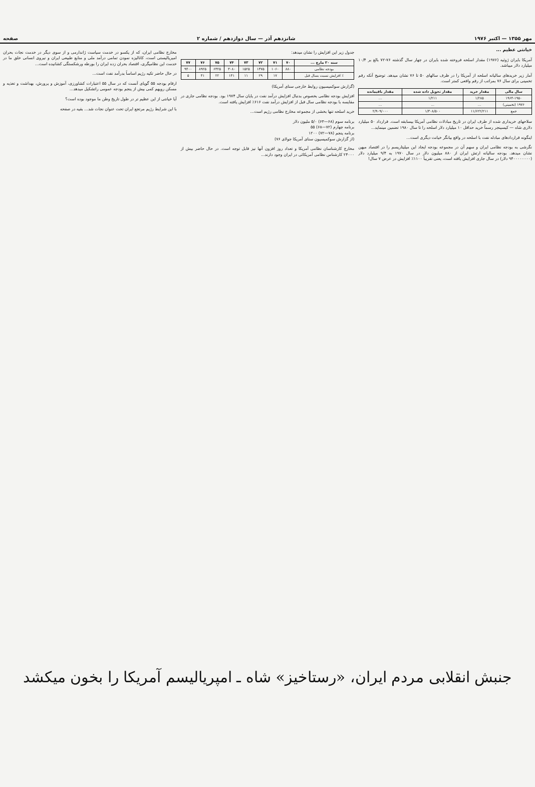مهر ۱۳۵۵ — اکتبر ۱۹۷۶ شانزدهم آذر — سال دوازدهم / شماره ۲ صفحه
خیانتی عظیم ...
آمریکا بایران ژوئیه (۱۹۷۶) مقدار اسلحه فروخته شده بایران در چهار سال گذشته ۷۶-۷۲ بالغ بر ۱۰/۴ میلیارد دلار میباشد.
آمار زیر خریدهای سالیانه اسلحه از آمریکا را در ظرف سالهای ۵۰ تا ۷۶ نشان میدهد. توضیح آنکه رقم تخمینی برای سال ۷۶ بمراتب از رقم واقعی کمتر است.
| سال مالی | مقدار خرید | مقدار تحویل داده شده | مقدار باقیمانده |
| --- | --- | --- | --- |
| ۱۹۶۴-۱۹۵۰ | ۱/۲۸۵ | ۱/۲۱۱ | ... |
| ۱۹۷۶ (تخمینی) | ... | ... | ... |
| جمع | ۱۱/۶۲۲/۲۱۱ | ۱/۳۰۸/۵۰۰ | ۲/۹۰۹/۰۰۰ |
سلاحهای خریداری شده از طرف ایران در تاریخ مبادلات نظامی آمریکا بیسابقه است. قرارداد ۵۰ میلیارد دلاری شاه — کیسینجر رسماً خرید حداقل ۱۰ میلیارد دلار اسلحه را تا سال ۱۹۸۰ تضمین مینماید...
اینگونه قراردادهای مبادله نفت با اسلحه در واقع بیانگر خیانت دیگری است...
نگرشی به بودجه نظامی ایران و سهم آن در مجموعه بودجه ایجاد این میلیتاریسم را در اقتصاد میهن نشان میدهد. بودجه سالیانه ارتش ایران از ۸۸۰ میلیون دلار در سال ۱۹۷۰ به ۹/۴ میلیارد دلار (۹۴۰۰۰۰۰۰۰۰ دلار) در سال جاری افزایش یافته است، یعنی تقریباً ۱۱۰۰٪ افزایش در عرض ۷ سال!
جدول زیر این افزایش را نشان میدهد:
| سنه ۲۰ مارچ ... | ۷۰ | ۷۱ | ۷۲ | ۷۳ | ۷۴ | ۷۵ | ۷۶ | ۷۷ |
| --- | --- | --- | --- | --- | --- | --- | --- | --- |
| بودجه نظامی | ۸۸۰ | ۱۰۶۰ | ۱۳۷۵ | ۱۵۲۵ | ۳۰۸۰ | ۶۳۲۵ | ۸۹۲۵ | ۹۴۰۰ |
| ٪ افزایش نسبت بسال قبل | | ۱۷ | ۲۹ | ۱۱ | ۱۴۱ | ۲۲ | ۴۱ | ۵ |
(گزارش سوکمیسیون روابط خارجی سنای آمریکا)
افزایش بودجه نظامی بخصوص بدنبال افزایش درآمد نفت در پایان سال ۱۹۷۴ بود. بودجه نظامی جاری در مقایسه با بودجه نظامی سال قبل از افزایش درآمد نفت ۶۱۶٪ افزایش یافته است.
خرید اسلحه تنها بخشی از مجموعه مخارج نظامی رژیم است...
برنامه سوم (۶۸—۶۳) ۵/۰ ملیون دلار
برنامه چهارم (۷۲—۶۸) ۵۵
برنامه پنجم (۷۸—۷۲) ۱۲۰۰
(از گزارش سوکمیسیون سنای آمریکا جولای ۷۶)
مخارج کارشناسان نظامی آمریکا و تعداد روز افزون آنها نیز قابل توجه است. در حال حاضر بیش از ۲۴۰۰۰ کارشناس نظامی آمریکائی در ایران وجود دارند...
مخارج نظامی ایران، که از یکسو در خدمت سیاست ژاندارمی و از سوی دیگر در خدمت نجات بحران امپریالیستی است، کانالیزه نمودن تمامی درآمد ملی و منابع طبیعی ایران و نیروی انسانی خلق ما در خدمت این نظامیگری، اقتصاد بحران زده ایران را بورطه ورشکستگی کشانیده است...
در حال حاضر تکیه رژیم اساساً بدرآمد نفت است...
ارقام بودجه ۵۵ گویای آنست که در سال ۵۵ اعتبارات کشاورزی، آموزش و پرورش، بهداشت و تغذیه و مسکن رویهم کمی بیش از پنجم بودجه عمومی راتشکیل میدهد...
آیا خیانتی از این عظیم تر در طول تاریخ وطن ما موجود بوده است؟
با این شرایط رژیم مرتجع ایران تحت عنوان نجات شد... بقیه در صفحه
جنبش انقلابی مردم ایران، «رستاخیز» شاه ـ امپریالیسم آمریکا را بخون میکشد